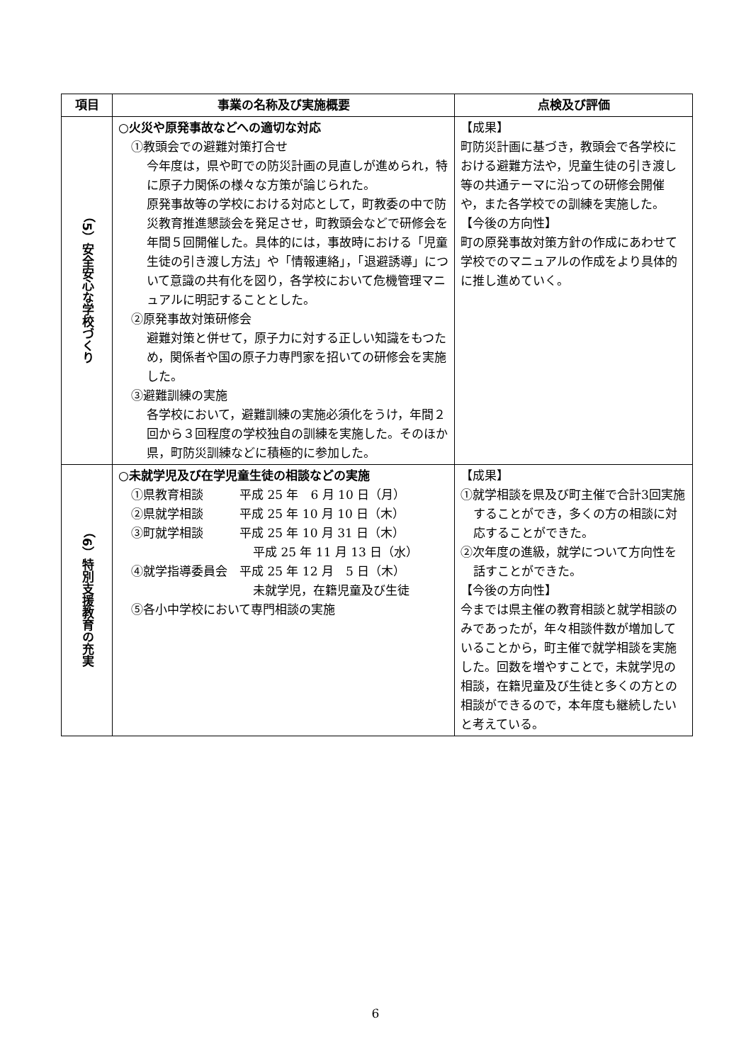| 項目 | 事業の名称及び実施概要 | 点検及び評価 |
| --- | --- | --- |
| （5）安全安心な学校づくり | ○火災や原発事故などへの適切な対応 ①教頭会での避難対策打合せ 今年度は，県や町での防災計画の見直しが進められ，特に原子力関係の様々な方策が論じられた。 原発事故等の学校における対応として，町教委の中で防災教育推進懇談会を発足させ，町教頭会などで研修会を年間５回開催した。具体的には，事故時における「児童生徒の引き渡し方法」や「情報連絡」，「退避誘導」について意識の共有化を図り，各学校において危機管理マニュアルに明記することとした。 ②原発事故対策研修会 避難対策と併せて，原子力に対する正しい知識をもつため，関係者や国の原子力専門家を招いての研修会を実施した。 ③避難訓練の実施 各学校において，避難訓練の実施必須化をうけ，年間２回から３回程度の学校独自の訓練を実施した。そのほか県，町防災訓練などに積極的に参加した。 | 【成果】 町防災計画に基づき，教頭会で各学校における避難方法や，児童生徒の引き渡し等の共通テーマに沿っての研修会開催や，また各学校での訓練を実施した。 【今後の方向性】 町の原発事故対策方針の作成にあわせて学校でのマニュアルの作成をより具体的に推し進めていく。 |
| （6）特別支援教育の充実 | ○未就学児及び在学児童生徒の相談などの実施 ①県教育相談 平成 25 年 6 月 10 日（月） ②県就学相談 平成 25 年 10 月 10 日（木） ③町就学相談 平成 25 年 10 月 31 日（木） 平成 25 年 11 月 13 日（水） ④就学指導委員会 平成 25 年 12 月 5 日（木） 未就学児，在籍児童及び生徒 ⑤各小中学校において専門相談の実施 | 【成果】 ①就学相談を県及び町主催で合計3回実施することができ，多くの方の相談に対応することができた。 ②次年度の進級，就学について方向性を話すことができた。 【今後の方向性】 今までは県主催の教育相談と就学相談のみであったが，年々相談件数が増加していることから，町主催で就学相談を実施した。回数を増やすことで，未就学児の相談，在籍児童及び生徒と多くの方との相談ができるので，本年度も継続したいと考えている。 |
6